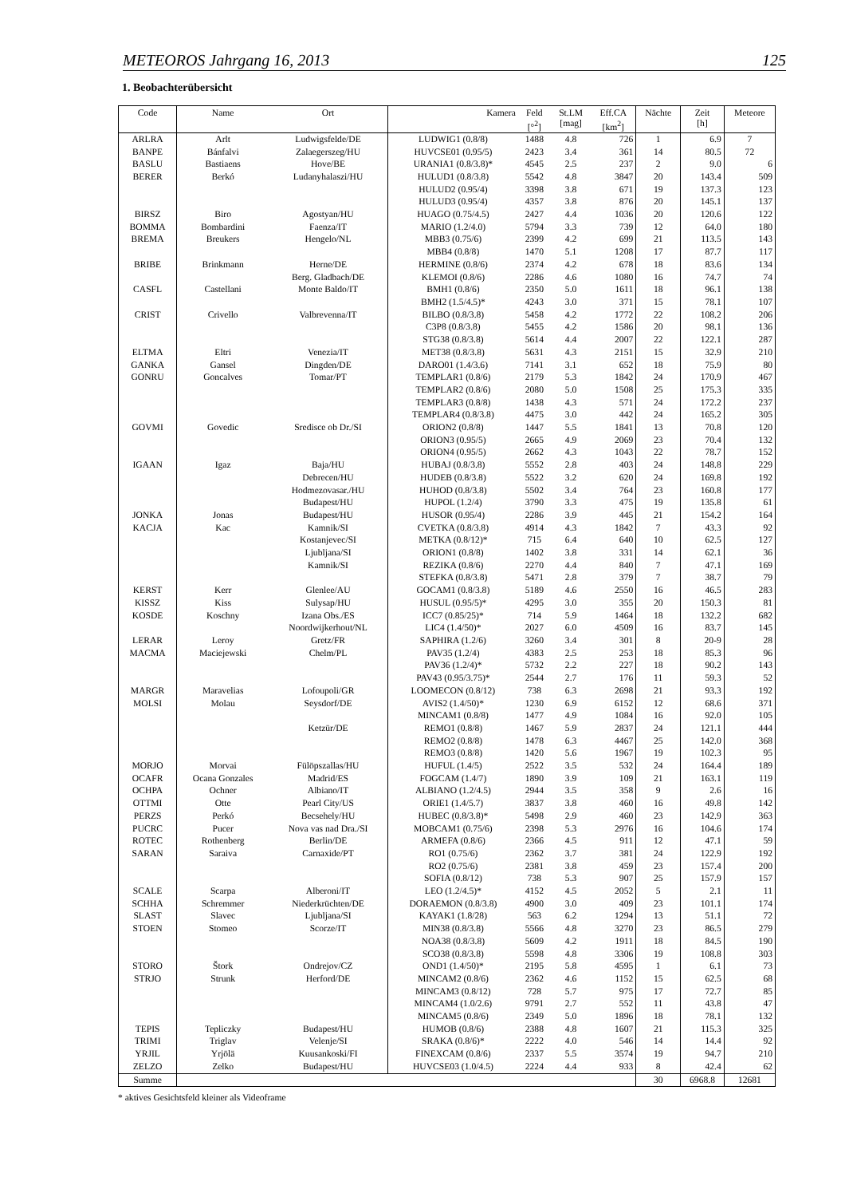METEOROS Jahrgang 16, 2013 125
1. Beobachterübersicht
| Code | Name | Ort | Kamera | Feld [°<sup>2</sup>] | St.LM [mag] | Eff.CA [km<sup>2</sup>] | Nächte | Zeit [h] | Meteore |
| --- | --- | --- | --- | --- | --- | --- | --- | --- | --- |
| ARLRA | Arlt | Ludwigsfelde/DE | LUDWIG1 (0.8/8) | 1488 | 4.8 | 726 | 1 | 6.9 | 7 |
| BANPE | Bánfalvi | Zalaegerszeg/HU | HUVCSE01 (0.95/5) | 2423 | 3.4 | 361 | 14 | 80.5 | 72 |
| BASLU | Bastiaens | Hove/BE | URANIA1 (0.8/3.8)* | 4545 | 2.5 | 237 | 2 | 9.0 | 6 |
| BERER | Berkó | Ludanyhalaszi/HU | HULUD1 (0.8/3.8) | 5542 | 4.8 | 3847 | 20 | 143.4 | 509 |
| | | | HULUD2 (0.95/4) | 3398 | 3.8 | 671 | 19 | 137.3 | 123 |
| | | | HULUD3 (0.95/4) | 4357 | 3.8 | 876 | 20 | 145.1 | 137 |
| BIRSZ | Biro | Agostyan/HU | HUAGO (0.75/4.5) | 2427 | 4.4 | 1036 | 20 | 120.6 | 122 |
| BOMMA | Bombardini | Faenza/IT | MARIO (1.2/4.0) | 5794 | 3.3 | 739 | 12 | 64.0 | 180 |
| BREMA | Breukers | Hengelo/NL | MBB3 (0.75/6) | 2399 | 4.2 | 699 | 21 | 113.5 | 143 |
| | | | MBB4 (0.8/8) | 1470 | 5.1 | 1208 | 17 | 87.7 | 117 |
| BRIBE | Brinkmann | Herne/DE | HERMINE (0.8/6) | 2374 | 4.2 | 678 | 18 | 83.6 | 134 |
| | | Berg. Gladbach/DE | KLEMOI (0.8/6) | 2286 | 4.6 | 1080 | 16 | 74.7 | 74 |
| CASFL | Castellani | Monte Baldo/IT | BMH1 (0.8/6) | 2350 | 5.0 | 1611 | 18 | 96.1 | 138 |
| | | | BMH2 (1.5/4.5)* | 4243 | 3.0 | 371 | 15 | 78.1 | 107 |
| CRIST | Crivello | Valbrevenna/IT | BILBO (0.8/3.8) | 5458 | 4.2 | 1772 | 22 | 108.2 | 206 |
| | | | C3P8 (0.8/3.8) | 5455 | 4.2 | 1586 | 20 | 98.1 | 136 |
| | | | STG38 (0.8/3.8) | 5614 | 4.4 | 2007 | 22 | 122.1 | 287 |
| ELTMA | Eltri | Venezia/IT | MET38 (0.8/3.8) | 5631 | 4.3 | 2151 | 15 | 32.9 | 210 |
| GANKA | Gansel | Dingden/DE | DARO01 (1.4/3.6) | 7141 | 3.1 | 652 | 18 | 75.9 | 80 |
| GONRU | Goncalves | Tomar/PT | TEMPLAR1 (0.8/6) | 2179 | 5.3 | 1842 | 24 | 170.9 | 467 |
| | | | TEMPLAR2 (0.8/6) | 2080 | 5.0 | 1508 | 25 | 175.3 | 335 |
| | | | TEMPLAR3 (0.8/8) | 1438 | 4.3 | 571 | 24 | 172.2 | 237 |
| | | | TEMPLAR4 (0.8/3.8) | 4475 | 3.0 | 442 | 24 | 165.2 | 305 |
| GOVMI | Govedic | Sredisce ob Dr./SI | ORION2 (0.8/8) | 1447 | 5.5 | 1841 | 13 | 70.8 | 120 |
| | | | ORION3 (0.95/5) | 2665 | 4.9 | 2069 | 23 | 70.4 | 132 |
| | | | ORION4 (0.95/5) | 2662 | 4.3 | 1043 | 22 | 78.7 | 152 |
| IGAAN | Igaz | Baja/HU | HUBAJ (0.8/3.8) | 5552 | 2.8 | 403 | 24 | 148.8 | 229 |
| | | Debrecen/HU | HUDEB (0.8/3.8) | 5522 | 3.2 | 620 | 24 | 169.8 | 192 |
| | | Hodmezovasar./HU | HUHOD (0.8/3.8) | 5502 | 3.4 | 764 | 23 | 160.8 | 177 |
| | | Budapest/HU | HUPOL (1.2/4) | 3790 | 3.3 | 475 | 19 | 135.8 | 61 |
| JONKA | Jonas | Budapest/HU | HUSOR (0.95/4) | 2286 | 3.9 | 445 | 21 | 154.2 | 164 |
| KACJA | Kac | Kamnik/SI | CVETKA (0.8/3.8) | 4914 | 4.3 | 1842 | 7 | 43.3 | 92 |
| | | Kostanjevec/SI | METKA (0.8/12)* | 715 | 6.4 | 640 | 10 | 62.5 | 127 |
| | | Ljubljana/SI | ORION1 (0.8/8) | 1402 | 3.8 | 331 | 14 | 62.1 | 36 |
| | | Kamnik/SI | REZIKA (0.8/6) | 2270 | 4.4 | 840 | 7 | 47.1 | 169 |
| | | | STEFKA (0.8/3.8) | 5471 | 2.8 | 379 | 7 | 38.7 | 79 |
| KERST | Kerr | Glenlee/AU | GOCAM1 (0.8/3.8) | 5189 | 4.6 | 2550 | 16 | 46.5 | 283 |
| KISSZ | Kiss | Sulysap/HU | HUSUL (0.95/5)* | 4295 | 3.0 | 355 | 20 | 150.3 | 81 |
| KOSDE | Koschny | Izana Obs./ES | ICC7 (0.85/25)* | 714 | 5.9 | 1464 | 18 | 132.2 | 682 |
| | | Noordwijkerhout/NL | LIC4 (1.4/50)* | 2027 | 6.0 | 4509 | 16 | 83.7 | 145 |
| LERAR | Leroy | Gretz/FR | SAPHIRA (1.2/6) | 3260 | 3.4 | 301 | 8 | 20-9 | 28 |
| MACMA | Maciejewski | Chelm/PL | PAV35 (1.2/4) | 4383 | 2.5 | 253 | 18 | 85.3 | 96 |
| | | | PAV36 (1.2/4)* | 5732 | 2.2 | 227 | 18 | 90.2 | 143 |
| | | | PAV43 (0.95/3.75)* | 2544 | 2.7 | 176 | 11 | 59.3 | 52 |
| MARGR | Maravelias | Lofoupoli/GR | LOOMECON (0.8/12) | 738 | 6.3 | 2698 | 21 | 93.3 | 192 |
| MOLSI | Molau | Seysdorf/DE | AVIS2 (1.4/50)* | 1230 | 6.9 | 6152 | 12 | 68.6 | 371 |
| | | | MINCAM1 (0.8/8) | 1477 | 4.9 | 1084 | 16 | 92.0 | 105 |
| | | Ketzür/DE | REMO1 (0.8/8) | 1467 | 5.9 | 2837 | 24 | 121.1 | 444 |
| | | | REMO2 (0.8/8) | 1478 | 6.3 | 4467 | 25 | 142.0 | 368 |
| | | | REMO3 (0.8/8) | 1420 | 5.6 | 1967 | 19 | 102.3 | 95 |
| MORJO | Morvai | Fülöpszallas/HU | HUFUL (1.4/5) | 2522 | 3.5 | 532 | 24 | 164.4 | 189 |
| OCAFR | Ocana Gonzales | Madrid/ES | FOGCAM (1.4/7) | 1890 | 3.9 | 109 | 21 | 163.1 | 119 |
| OCHPA | Ochner | Albiano/IT | ALBIANO (1.2/4.5) | 2944 | 3.5 | 358 | 9 | 2.6 | 16 |
| OTTMI | Otte | Pearl City/US | ORIE1 (1.4/5.7) | 3837 | 3.8 | 460 | 16 | 49.8 | 142 |
| PERZS | Perkó | Becsehely/HU | HUBEC (0.8/3.8)* | 5498 | 2.9 | 460 | 23 | 142.9 | 363 |
| PUCRC | Pucer | Nova vas nad Dra./SI | MOBCAM1 (0.75/6) | 2398 | 5.3 | 2976 | 16 | 104.6 | 174 |
| ROTEC | Rothenberg | Berlin/DE | ARMEFA (0.8/6) | 2366 | 4.5 | 911 | 12 | 47.1 | 59 |
| SARAN | Saraiva | Carnaxide/PT | RO1 (0.75/6) | 2362 | 3.7 | 381 | 24 | 122.9 | 192 |
| | | | RO2 (0.75/6) | 2381 | 3.8 | 459 | 23 | 157.4 | 200 |
| | | | SOFIA (0.8/12) | 738 | 5.3 | 907 | 25 | 157.9 | 157 |
| SCALE | Scarpa | Alberoni/IT | LEO (1.2/4.5)* | 4152 | 4.5 | 2052 | 5 | 2.1 | 11 |
| SCHHA | Schremmer | Niederkrüchten/DE | DORAEMON (0.8/3.8) | 4900 | 3.0 | 409 | 23 | 101.1 | 174 |
| SLAST | Slavec | Ljubljana/SI | KAYAK1 (1.8/28) | 563 | 6.2 | 1294 | 13 | 51.1 | 72 |
| STOEN | Stomeo | Scorze/IT | MIN38 (0.8/3.8) | 5566 | 4.8 | 3270 | 23 | 86.5 | 279 |
| | | | NOA38 (0.8/3.8) | 5609 | 4.2 | 1911 | 18 | 84.5 | 190 |
| | | | SCO38 (0.8/3.8) | 5598 | 4.8 | 3306 | 19 | 108.8 | 303 |
| STORO | Štork | Ondrejov/CZ | OND1 (1.4/50)* | 2195 | 5.8 | 4595 | 1 | 6.1 | 73 |
| STRJO | Strunk | Herford/DE | MINCAM2 (0.8/6) | 2362 | 4.6 | 1152 | 15 | 62.5 | 68 |
| | | | MINCAM3 (0.8/12) | 728 | 5.7 | 975 | 17 | 72.7 | 85 |
| | | | MINCAM4 (1.0/2.6) | 9791 | 2.7 | 552 | 11 | 43.8 | 47 |
| | | | MINCAM5 (0.8/6) | 2349 | 5.0 | 1896 | 18 | 78.1 | 132 |
| TEPIS | Tepliczky | Budapest/HU | HUMOB (0.8/6) | 2388 | 4.8 | 1607 | 21 | 115.3 | 325 |
| TRIMI | Triglav | Velenje/SI | SRAKA (0.8/6)* | 2222 | 4.0 | 546 | 14 | 14.4 | 92 |
| YRJIL | Yrjölä | Kuusankoski/FI | FINEXCAM (0.8/6) | 2337 | 5.5 | 3574 | 19 | 94.7 | 210 |
| ZELZO | Zelko | Budapest/HU | HUVCSE03 (1.0/4.5) | 2224 | 4.4 | 933 | 8 | 42.4 | 62 |
| Summe | | | | | | | 30 | 6968.8 | 12681 |
* aktives Gesichtsfeld kleiner als Videoframe